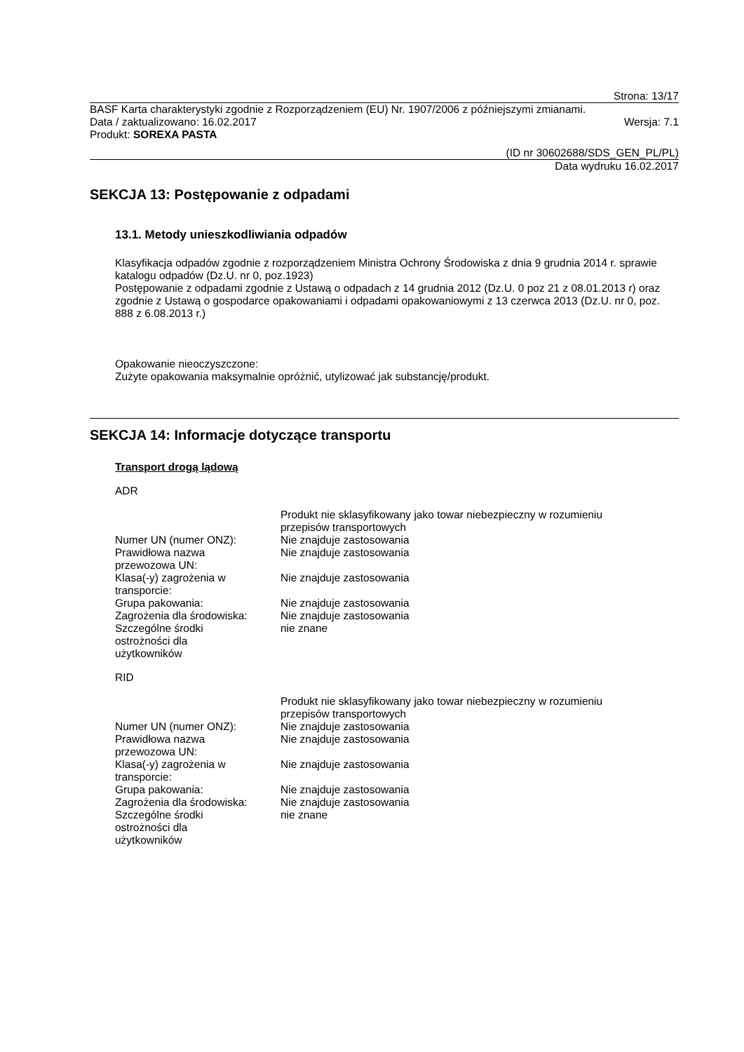Strona: 13/17
BASF Karta charakterystyki zgodnie z Rozporządzeniem (EU) Nr. 1907/2006 z późniejszymi zmianami.
Data / zaktualizowano: 16.02.2017 Wersja: 7.1
Produkt: SOREXA PASTA
(ID nr 30602688/SDS_GEN_PL/PL)
Data wydruku 16.02.2017
SEKCJA 13: Postępowanie z odpadami
13.1. Metody unieszkodliwiania odpadów
Klasyfikacja odpadów zgodnie z rozporządzeniem Ministra Ochrony Środowiska z dnia 9 grudnia 2014 r. sprawie katalogu odpadów (Dz.U. nr 0, poz.1923)
Postępowanie z odpadami zgodnie z Ustawą o odpadach z 14 grudnia 2012 (Dz.U. 0 poz 21 z 08.01.2013 r) oraz zgodnie z Ustawą o gospodarce opakowaniami i odpadami opakowaniowymi z 13 czerwca 2013 (Dz.U. nr 0, poz. 888 z 6.08.2013 r.)
Opakowanie nieoczyszczone:
Zużyte opakowania maksymalnie opróżnić, utylizować jak substancję/produkt.
SEKCJA 14: Informacje dotyczące transportu
Transport drogą lądową
ADR
| | Produkt nie sklasyfikowany jako towar niebezpieczny w rozumieniu przepisów transportowych |
| Numer UN (numer ONZ): | Nie znajduje zastosowania |
| Prawidłowa nazwa przewozowa UN: | Nie znajduje zastosowania |
| Klasa(-y) zagrożenia w transporcie: | Nie znajduje zastosowania |
| Grupa pakowania: | Nie znajduje zastosowania |
| Zagrożenia dla środowiska: | Nie znajduje zastosowania |
| Szczególne środki ostrożności dla użytkowników | nie znane |
RID
| | Produkt nie sklasyfikowany jako towar niebezpieczny w rozumieniu przepisów transportowych |
| Numer UN (numer ONZ): | Nie znajduje zastosowania |
| Prawidłowa nazwa przewozowa UN: | Nie znajduje zastosowania |
| Klasa(-y) zagrożenia w transporcie: | Nie znajduje zastosowania |
| Grupa pakowania: | Nie znajduje zastosowania |
| Zagrożenia dla środowiska: | Nie znajduje zastosowania |
| Szczególne środki ostrożności dla użytkowników | nie znane |